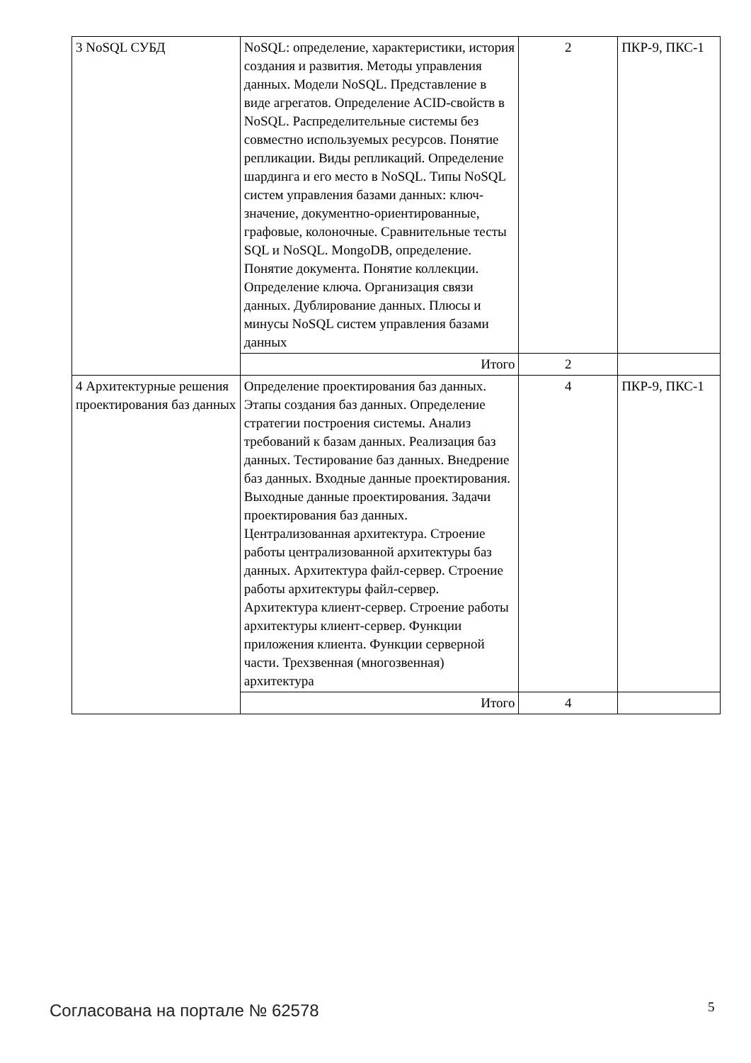| 3 NoSQL СУБД | NoSQL: определение, характеристики, история создания и развития. Методы управления данных. Модели NoSQL. Представление в виде агрегатов. Определение ACID-свойств в NoSQL. Распределительные системы без совместно используемых ресурсов. Понятие репликации. Виды репликаций. Определение шардинга и его место в NoSQL. Типы NoSQL систем управления базами данных: ключ-значение, документно-ориентированные, графовые, колоночные. Сравнительные тесты SQL и NoSQL. MongoDB, определение. Понятие документа. Понятие коллекции. Определение ключа. Организация связи данных. Дублирование данных. Плюсы и минусы NoSQL систем управления базами данных | 2 | ПКР-9, ПКС-1 |
| | Итого | 2 | |
| 4 Архитектурные решения проектирования баз данных | Определение проектирования баз данных. Этапы создания баз данных. Определение стратегии построения системы. Анализ требований к базам данных. Реализация баз данных. Тестирование баз данных. Внедрение баз данных. Входные данные проектирования. Выходные данные проектирования. Задачи проектирования баз данных. Централизованная архитектура. Строение работы централизованной архитектуры баз данных. Архитектура файл-сервер. Строение работы архитектуры файл-сервер. Архитектура клиент-сервер. Строение работы архитектуры клиент-сервер. Функции приложения клиента. Функции серверной части. Трехзвенная (многозвенная) архитектура | 4 | ПКР-9, ПКС-1 |
| | Итого | 4 | |
Согласована на портале № 62578 5